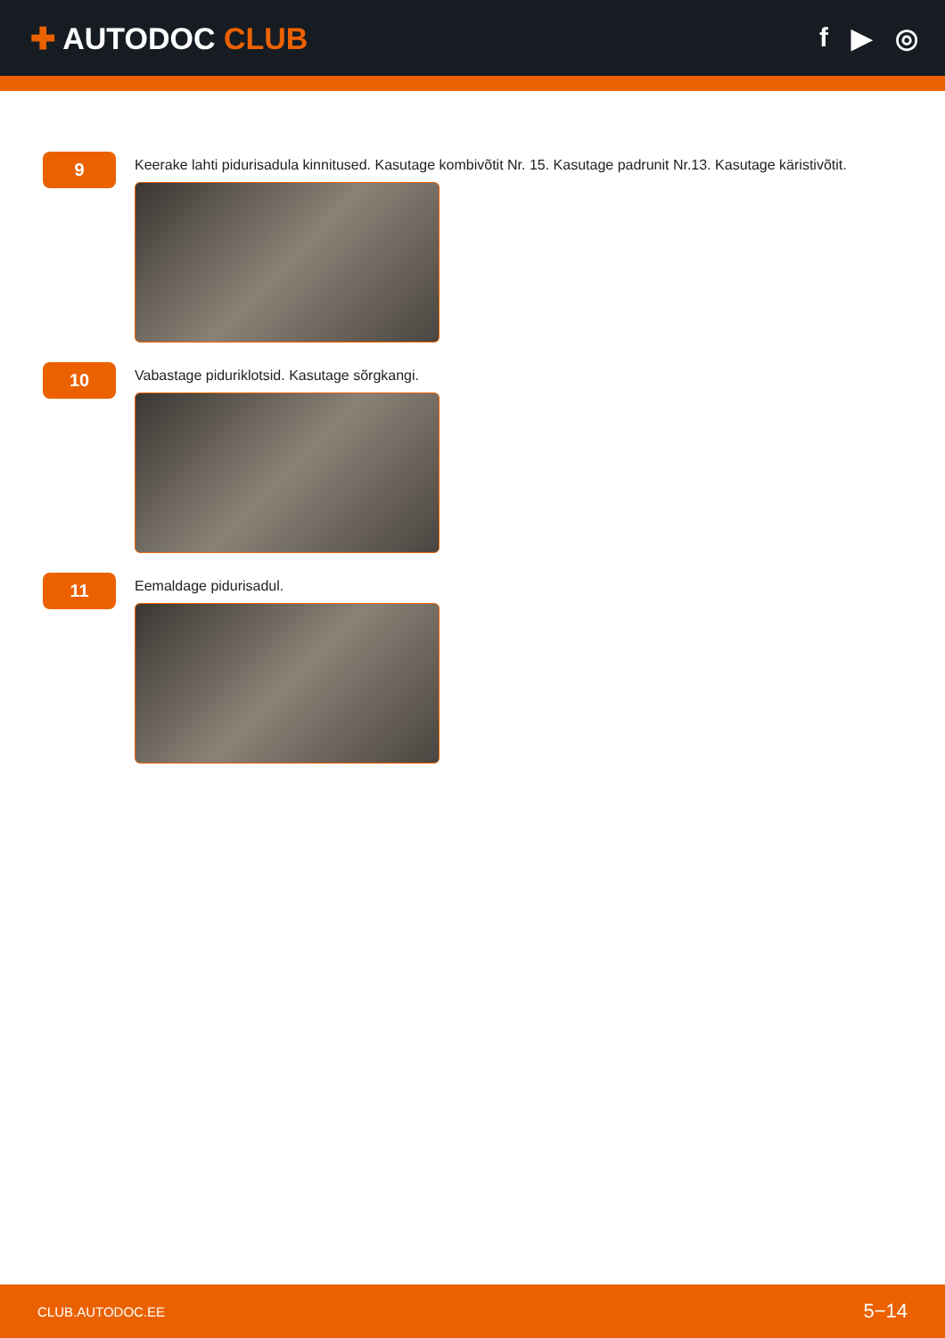✚ AUTODOC CLUB f ▶ ◎
9
Keerake lahti pidurisadula kinnitused. Kasutage kombivõtit Nr. 15. Kasutage padrunit Nr.13. Kasutage käristivõtit.
10
Vabastage piduriklotsid. Kasutage sõrgkangi.
11
Eemaldage pidurisadul.
CLUB.AUTODOC.EE 5−14